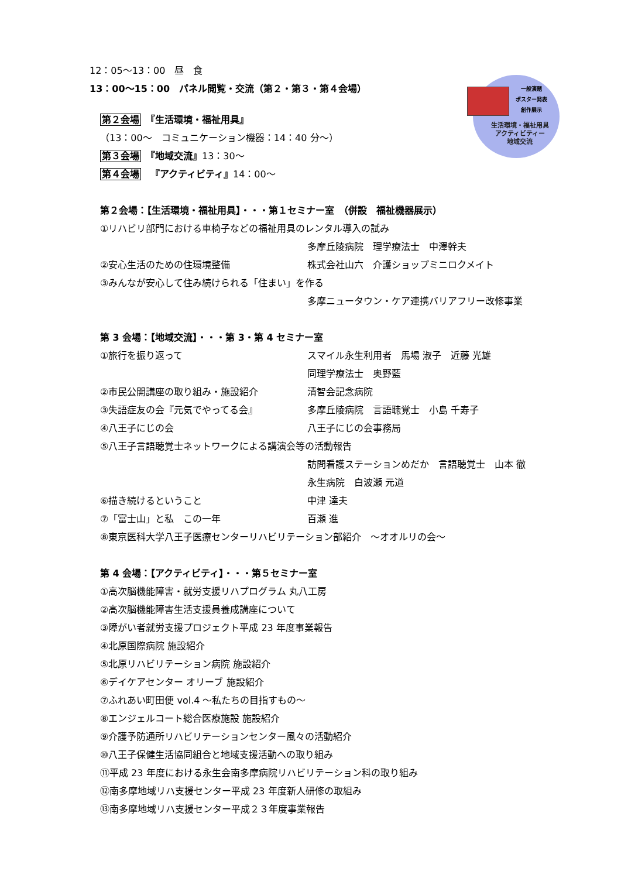一般演題
ポスター発表
創作展示
生活環境・福祉用具
アクティビティー
地域交流
12：05〜13：00　昼　食
13：00〜15：00　パネル閲覧・交流（第２・第３・第４会場）
第２会場　『生活環境・福祉用具』
（13：00〜　コミュニケーション機器：14：40 分〜）
第３会場　『地域交流』13：30〜
第４会場　『アクティビティ』14：00〜
第２会場：【生活環境・福祉用具】・・・第１セミナー室　（併設　福祉機器展示）
①リハビリ部門における車椅子などの福祉用具のレンタル導入の試み
多摩丘陵病院　理学療法士　中澤幹夫
②安心生活のための住環境整備 株式会社山六　介護ショップミニロクメイト
③みんなが安心して住み続けられる「住まい」を作る
多摩ニュータウン・ケア連携バリアフリー改修事業
第 3 会場：【地域交流】・・・第 3・第 4 セミナー室
①旅行を振り返って スマイル永生利用者　馬場 淑子　近藤 光雄
同理学療法士　奥野藍
②市民公開講座の取り組み・施設紹介 清智会記念病院
③失語症友の会『元気でやってる会』 多摩丘陵病院　言語聴覚士　小島 千寿子
④八王子にじの会 八王子にじの会事務局
⑤八王子言語聴覚士ネットワークによる講演会等の活動報告
訪問看護ステーションめだか　言語聴覚士　山本 徹
永生病院　白波瀬 元道
⑥描き続けるということ 中津 達夫
⑦「富士山」と私　この一年 百瀬 進
⑧東京医科大学八王子医療センターリハビリテーション部紹介　〜オオルリの会〜
第 4 会場：【アクティビティ】・・・第５セミナー室
①高次脳機能障害・就労支援リハプログラム 丸八工房
②高次脳機能障害生活支援員養成講座について
③障がい者就労支援プロジェクト平成 23 年度事業報告
④北原国際病院 施設紹介
⑤北原リハビリテーション病院 施設紹介
⑥デイケアセンター オリーブ 施設紹介
⑦ふれあい町田便 vol.4 〜私たちの目指すもの〜
⑧エンジェルコート総合医療施設 施設紹介
⑨介護予防通所リハビリテーションセンター風々の活動紹介
⑩八王子保健生活協同組合と地域支援活動への取り組み
⑪平成 23 年度における永生会南多摩病院リハビリテーション科の取り組み
⑫南多摩地域リハ支援センター平成 23 年度新人研修の取組み
⑬南多摩地域リハ支援センター平成２３年度事業報告